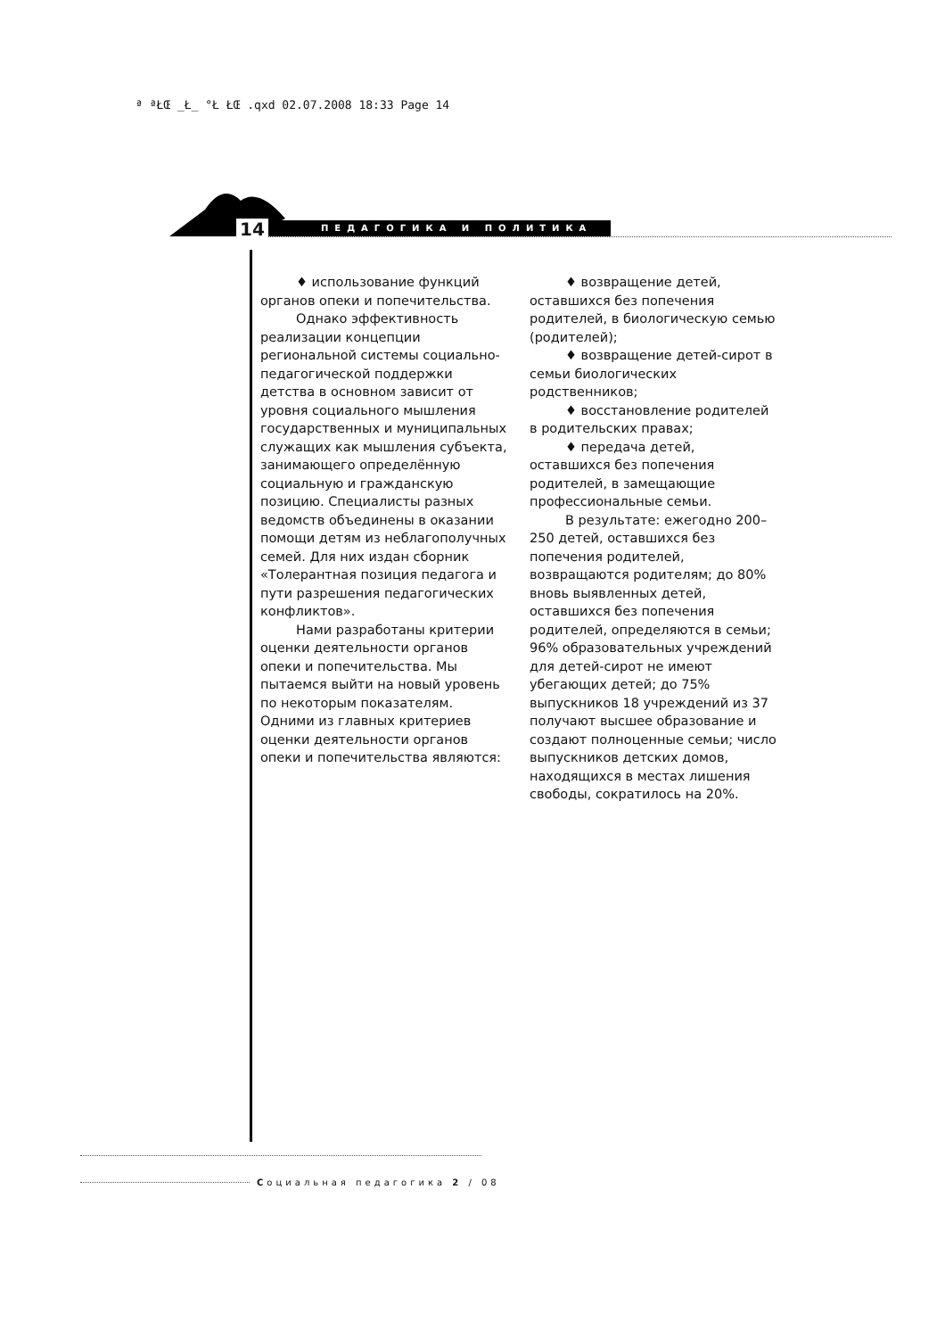ª ªŁŒ _Ł_ °Ł ŁŒ .qxd 02.07.2008 18:33 Page 14
ПЕДАГОГИКА И ПОЛИТИКА 14
♦ использование функций органов опеки и попечительства.
Однако эффективность реализации концепции региональной системы социально-педагогической поддержки детства в основном зависит от уровня социального мышления государственных и муниципальных служащих как мышления субъекта, занимающего определённую социальную и гражданскую позицию. Специалисты разных ведомств объединены в оказании помощи детям из неблагополучных семей. Для них издан сборник «Толерантная позиция педагога и пути разрешения педагогических конфликтов».
Нами разработаны критерии оценки деятельности органов опеки и попечительства. Мы пытаемся выйти на новый уровень по некоторым показателям. Одними из главных критериев оценки деятельности органов опеки и попечительства являются:
♦ возвращение детей, оставшихся без попечения родителей, в биологическую семью (родителей);
♦ возвращение детей-сирот в семьи биологических родственников;
♦ восстановление родителей в родительских правах;
♦ передача детей, оставшихся без попечения родителей, в замещающие профессиональные семьи.
В результате: ежегодно 200–250 детей, оставшихся без попечения родителей, возвращаются родителям; до 80% вновь выявленных детей, оставшихся без попечения родителей, определяются в семьи; 96% образовательных учреждений для детей-сирот не имеют убегающих детей; до 75% выпускников 18 учреждений из 37 получают высшее образование и создают полноценные семьи; число выпускников детских домов, находящихся в местах лишения свободы, сократилось на 20%.
Социальная педагогика 2 / 08